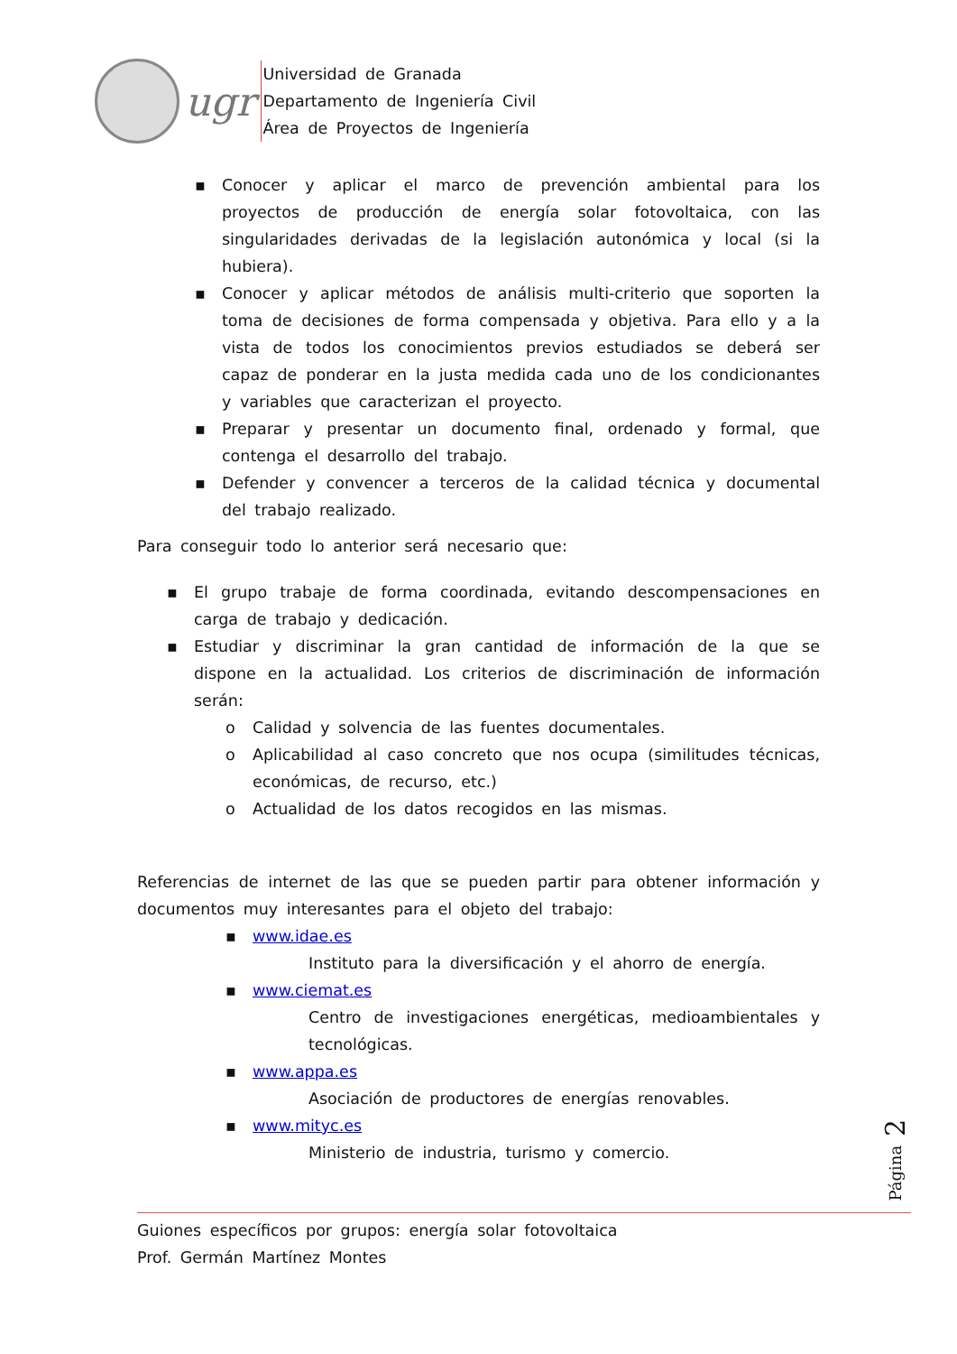ugr
Universidad de Granada
Departamento de Ingeniería Civil
Área de Proyectos de Ingeniería
▪ Conocer y aplicar el marco de prevención ambiental para los proyectos de producción de energía solar fotovoltaica, con las singularidades derivadas de la legislación autonómica y local (si la hubiera).
▪ Conocer y aplicar métodos de análisis multi-criterio que soporten la toma de decisiones de forma compensada y objetiva. Para ello y a la vista de todos los conocimientos previos estudiados se deberá ser capaz de ponderar en la justa medida cada uno de los condicionantes y variables que caracterizan el proyecto.
▪ Preparar y presentar un documento final, ordenado y formal, que contenga el desarrollo del trabajo.
▪ Defender y convencer a terceros de la calidad técnica y documental del trabajo realizado.
Para conseguir todo lo anterior será necesario que:
▪ El grupo trabaje de forma coordinada, evitando descompensaciones en carga de trabajo y dedicación.
▪ Estudiar y discriminar la gran cantidad de información de la que se dispone en la actualidad. Los criterios de discriminación de información serán:
o Calidad y solvencia de las fuentes documentales.
o Aplicabilidad al caso concreto que nos ocupa (similitudes técnicas, económicas, de recurso, etc.)
o Actualidad de los datos recogidos en las mismas.
Referencias de internet de las que se pueden partir para obtener información y documentos muy interesantes para el objeto del trabajo:
▪ www.idae.es
Instituto para la diversificación y el ahorro de energía.
▪ www.ciemat.es
Centro de investigaciones energéticas, medioambientales y tecnológicas.
▪ www.appa.es
Asociación de productores de energías renovables.
▪ www.mityc.es
Ministerio de industria, turismo y comercio.
Página 2
Guiones específicos por grupos: energía solar fotovoltaica
Prof. Germán Martínez Montes